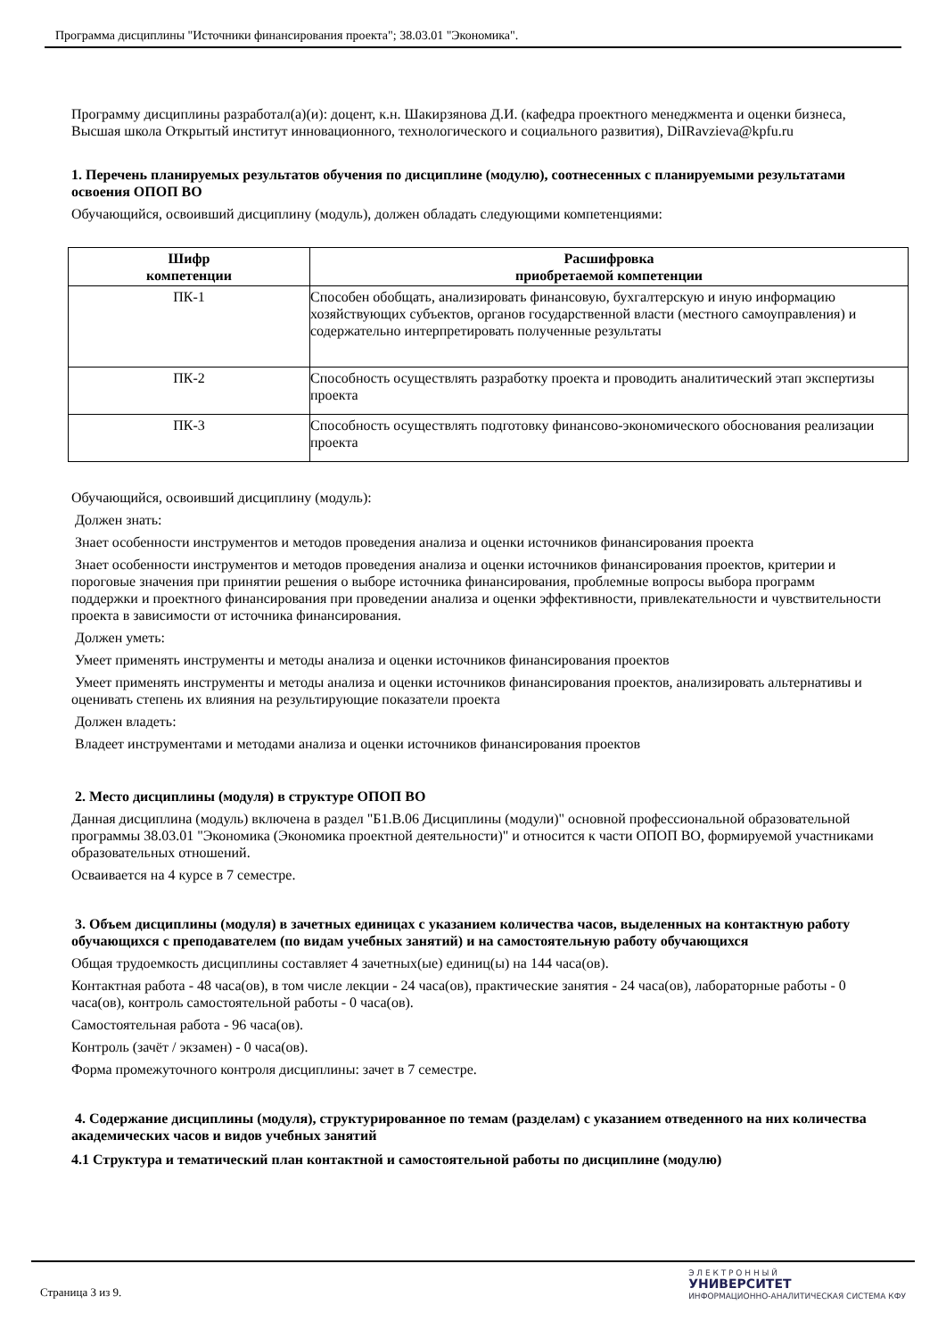Программа дисциплины "Источники финансирования проекта"; 38.03.01 "Экономика".
Программу дисциплины разработал(а)(и): доцент, к.н. Шакирзянова Д.И. (кафедра проектного менеджмента и оценки бизнеса, Высшая школа Открытый институт инновационного, технологического и социального развития), DiIRavzieva@kpfu.ru
1. Перечень планируемых результатов обучения по дисциплине (модулю), соотнесенных с планируемыми результатами освоения ОПОП ВО
Обучающийся, освоивший дисциплину (модуль), должен обладать следующими компетенциями:
| Шифр компетенции | Расшифровка приобретаемой компетенции |
| --- | --- |
| ПК-1 | Способен обобщать, анализировать финансовую, бухгалтерскую и иную информацию хозяйствующих субъектов, органов государственной власти (местного самоуправления) и содержательно интерпретировать полученные результаты |
| ПК-2 | Способность осуществлять разработку проекта и проводить аналитический этап экспертизы проекта |
| ПК-3 | Способность осуществлять подготовку финансово-экономического обоснования реализации проекта |
Обучающийся, освоивший дисциплину (модуль):
Должен знать:
Знает особенности инструментов и методов проведения анализа и оценки источников финансирования проекта
Знает особенности инструментов и методов проведения анализа и оценки источников финансирования проектов, критерии и пороговые значения при принятии решения о выборе источника финансирования, проблемные вопросы выбора программ поддержки и проектного финансирования при проведении анализа и оценки эффективности, привлекательности и чувствительности проекта в зависимости от источника финансирования.
Должен уметь:
Умеет применять инструменты и методы анализа и оценки источников финансирования проектов
Умеет применять инструменты и методы анализа и оценки источников финансирования проектов, анализировать альтернативы и оценивать степень их влияния на результирующие показатели проекта
Должен владеть:
Владеет инструментами и методами анализа и оценки источников финансирования проектов
2. Место дисциплины (модуля) в структуре ОПОП ВО
Данная дисциплина (модуль) включена в раздел "Б1.В.06 Дисциплины (модули)" основной профессиональной образовательной программы 38.03.01 "Экономика (Экономика проектной деятельности)" и относится к части ОПОП ВО, формируемой участниками образовательных отношений.
Осваивается на 4 курсе в 7 семестре.
3. Объем дисциплины (модуля) в зачетных единицах с указанием количества часов, выделенных на контактную работу обучающихся с преподавателем (по видам учебных занятий) и на самостоятельную работу обучающихся
Общая трудоемкость дисциплины составляет 4 зачетных(ые) единиц(ы) на 144 часа(ов).
Контактная работа - 48 часа(ов), в том числе лекции - 24 часа(ов), практические занятия - 24 часа(ов), лабораторные работы - 0 часа(ов), контроль самостоятельной работы - 0 часа(ов).
Самостоятельная работа - 96 часа(ов).
Контроль (зачёт / экзамен) - 0 часа(ов).
Форма промежуточного контроля дисциплины: зачет в 7 семестре.
4. Содержание дисциплины (модуля), структурированное по темам (разделам) с указанием отведенного на них количества академических часов и видов учебных занятий
4.1 Структура и тематический план контактной и самостоятельной работы по дисциплине (модулю)
Страница 3 из 9.
Э Л Е К Т Р О Н Н Ы Й
УНИВЕРСИТЕТ
ИНФОРМАЦИОННО-АНАЛИТИЧЕСКАЯ СИСТЕМА КФУ